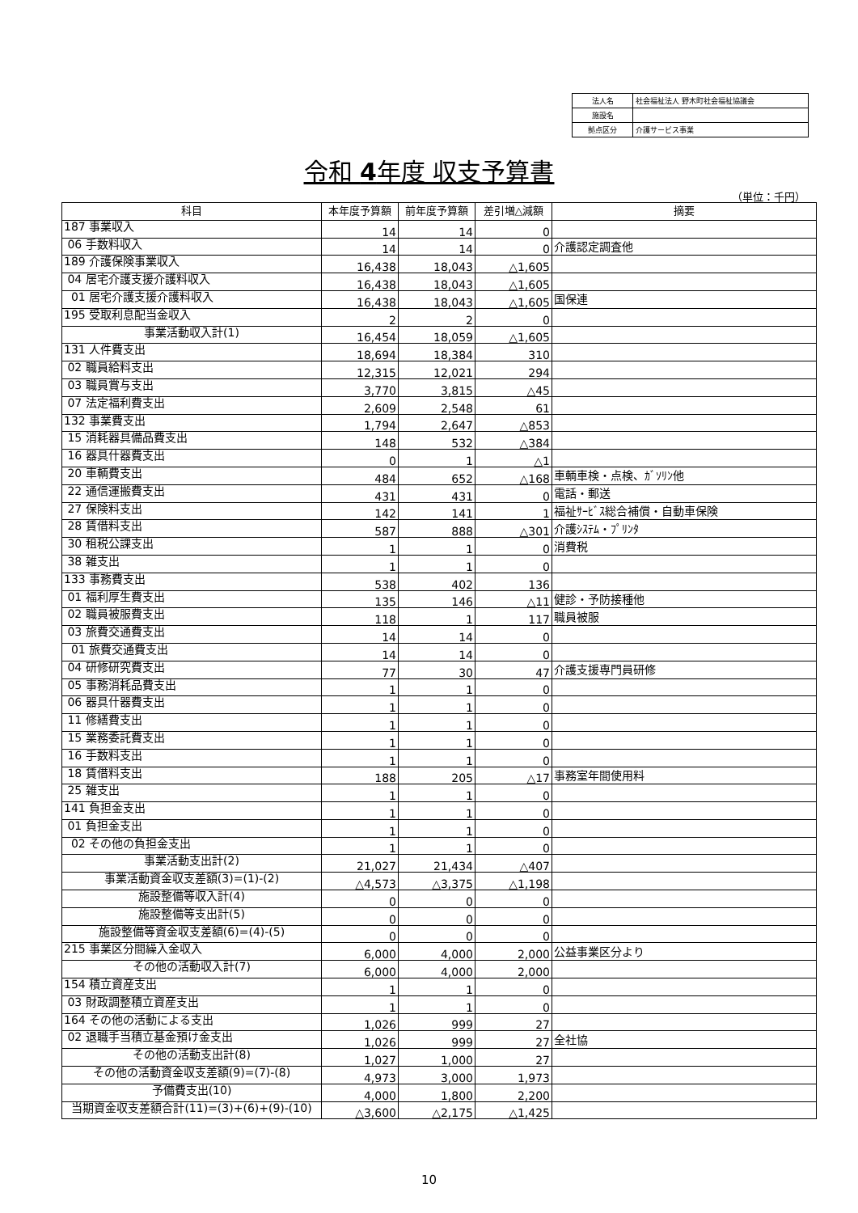| 法人名 | 社会福祉法人 野木町社会福祉協議会 |
| 施設名 | |
| 拠点区分 | 介護サービス事業 |
令和 4年度 収支予算書
（単位：千円）
| 科目 | 本年度予算額 | 前年度予算額 | 差引増△減額 | 摘要 |
| --- | --- | --- | --- | --- |
| 187 事業収入 | 14 | 14 | 0 | |
| 06 手数料収入 | 14 | 14 | 0 | 介護認定調査他 |
| 189 介護保険事業収入 | 16,438 | 18,043 | △1,605 | |
| 04 居宅介護支援介護料収入 | 16,438 | 18,043 | △1,605 | |
| 01 居宅介護支援介護料収入 | 16,438 | 18,043 | △1,605 | 国保連 |
| 195 受取利息配当金収入 | 2 | 2 | 0 | |
| 事業活動収入計(1) | 16,454 | 18,059 | △1,605 | |
| 131 人件費支出 | 18,694 | 18,384 | 310 | |
| 02 職員給料支出 | 12,315 | 12,021 | 294 | |
| 03 職員賞与支出 | 3,770 | 3,815 | △45 | |
| 07 法定福利費支出 | 2,609 | 2,548 | 61 | |
| 132 事業費支出 | 1,794 | 2,647 | △853 | |
| 15 消耗器具備品費支出 | 148 | 532 | △384 | |
| 16 器具什器費支出 | 0 | 1 | △1 | |
| 20 車輌費支出 | 484 | 652 | △168 | 車輌車検・点検、ｶﾞｿﾘﾝ他 |
| 22 通信運搬費支出 | 431 | 431 | 0 | 電話・郵送 |
| 27 保険料支出 | 142 | 141 | 1 | 福祉ｻｰﾋﾞｽ総合補償・自動車保険 |
| 28 賃借料支出 | 587 | 888 | △301 | 介護ｼｽﾃﾑ・ﾌﾟﾘﾝﾀ |
| 30 租税公課支出 | 1 | 1 | 0 | 消費税 |
| 38 雑支出 | 1 | 1 | 0 | |
| 133 事務費支出 | 538 | 402 | 136 | |
| 01 福利厚生費支出 | 135 | 146 | △11 | 健診・予防接種他 |
| 02 職員被服費支出 | 118 | 1 | 117 | 職員被服 |
| 03 旅費交通費支出 | 14 | 14 | 0 | |
| 01 旅費交通費支出 | 14 | 14 | 0 | |
| 04 研修研究費支出 | 77 | 30 | 47 | 介護支援専門員研修 |
| 05 事務消耗品費支出 | 1 | 1 | 0 | |
| 06 器具什器費支出 | 1 | 1 | 0 | |
| 11 修繕費支出 | 1 | 1 | 0 | |
| 15 業務委託費支出 | 1 | 1 | 0 | |
| 16 手数料支出 | 1 | 1 | 0 | |
| 18 賃借料支出 | 188 | 205 | △17 | 事務室年間使用料 |
| 25 雑支出 | 1 | 1 | 0 | |
| 141 負担金支出 | 1 | 1 | 0 | |
| 01 負担金支出 | 1 | 1 | 0 | |
| 02 その他の負担金支出 | 1 | 1 | 0 | |
| 事業活動支出計(2) | 21,027 | 21,434 | △407 | |
| 事業活動資金収支差額(3)=(1)-(2) | △4,573 | △3,375 | △1,198 | |
| 施設整備等収入計(4) | 0 | 0 | 0 | |
| 施設整備等支出計(5) | 0 | 0 | 0 | |
| 施設整備等資金収支差額(6)=(4)-(5) | 0 | 0 | 0 | |
| 215 事業区分間繰入金収入 | 6,000 | 4,000 | 2,000 | 公益事業区分より |
| その他の活動収入計(7) | 6,000 | 4,000 | 2,000 | |
| 154 積立資産支出 | 1 | 1 | 0 | |
| 03 財政調整積立資産支出 | 1 | 1 | 0 | |
| 164 その他の活動による支出 | 1,026 | 999 | 27 | |
| 02 退職手当積立基金預け金支出 | 1,026 | 999 | 27 | 全社協 |
| その他の活動支出計(8) | 1,027 | 1,000 | 27 | |
| その他の活動資金収支差額(9)=(7)-(8) | 4,973 | 3,000 | 1,973 | |
| 予備費支出(10) | 4,000 | 1,800 | 2,200 | |
| 当期資金収支差額合計(11)=(3)+(6)+(9)-(10) | △3,600 | △2,175 | △1,425 | |
10